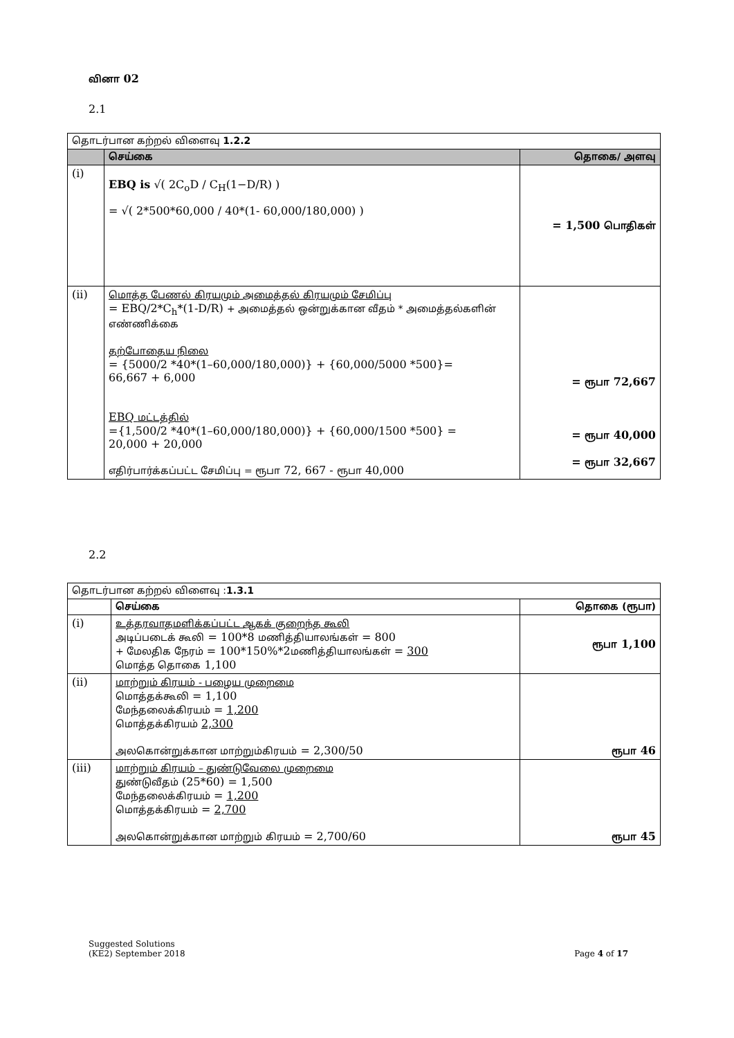வினா 02
2.1
| தொடர்பான கற்றல் விளைவு 1.2.2 | | |
| | செய்கை | தொகை/ அளவு |
| (i) | EBQ is √( 2C<sub>o</sub>D / C<sub>H</sub>(1−D/R) ) = √( 2*500*60,000 / 40*(1- 60,000/180,000) ) | = 1,500 பொதிகள் |
| (ii) | மொத்த பேணல் கிரயமும் அமைத்தல் கிரயமும் சேமிப்பு = EBQ/2*C<sub>h</sub>*(1-D/R) + அமைத்தல் ஒன்றுக்கான வீதம் * அமைத்தல்களின் எண்ணிக்கை தற்போதைய நிலை = {5000/2 *40*(1–60,000/180,000)} + {60,000/5000 *500}= 66,667 + 6,000 EBQ மட்டத்தில் ={1,500/2 *40*(1–60,000/180,000)} + {60,000/1500 *500} = 20,000 + 20,000 எதிர்பார்க்கப்பட்ட சேமிப்பு = ரூபா 72, 667 - ரூபா 40,000 | = ரூபா 72,667 = ரூபா 40,000 = ரூபா 32,667 |
2.2
| தொடர்பான கற்றல் விளைவு : 1.3.1 | | |
| | செய்கை | தொகை (ரூபா) |
| (i) | உத்தரவாதமளிக்கப்பட்ட ஆகக் குறைந்த கூலி அடிப்படைக் கூலி = 100*8 மணித்தியாலங்கள் = 800 + மேலதிக நேரம் = 100*150%*2 மணித்தியாலங்கள் = 300 மொத்த தொகை 1,100 | ரூபா 1,100 |
| (ii) | மாற்றும் கிரயம் - பழைய முறைமை மொத்தக்கூலி = 1,100 மேந்தலைக்கிரயம் = 1,200 மொத்தக்கிரயம் 2,300 அலகொன்றுக்கான மாற்றும்கிரயம் = 2,300/50 | ரூபா 46 |
| (iii) | மாற்றும் கிரயம் – துண்டுவேலை முறைமை துண்டுவீதம் (25*60) = 1,500 மேந்தலைக்கிரயம் = 1,200 மொத்தக்கிரயம் = 2,700 அலகொன்றுக்கான மாற்றும் கிரயம் = 2,700/60 | ரூபா 45 |
Suggested Solutions
(KE2) September 2018
Page 4 of 17